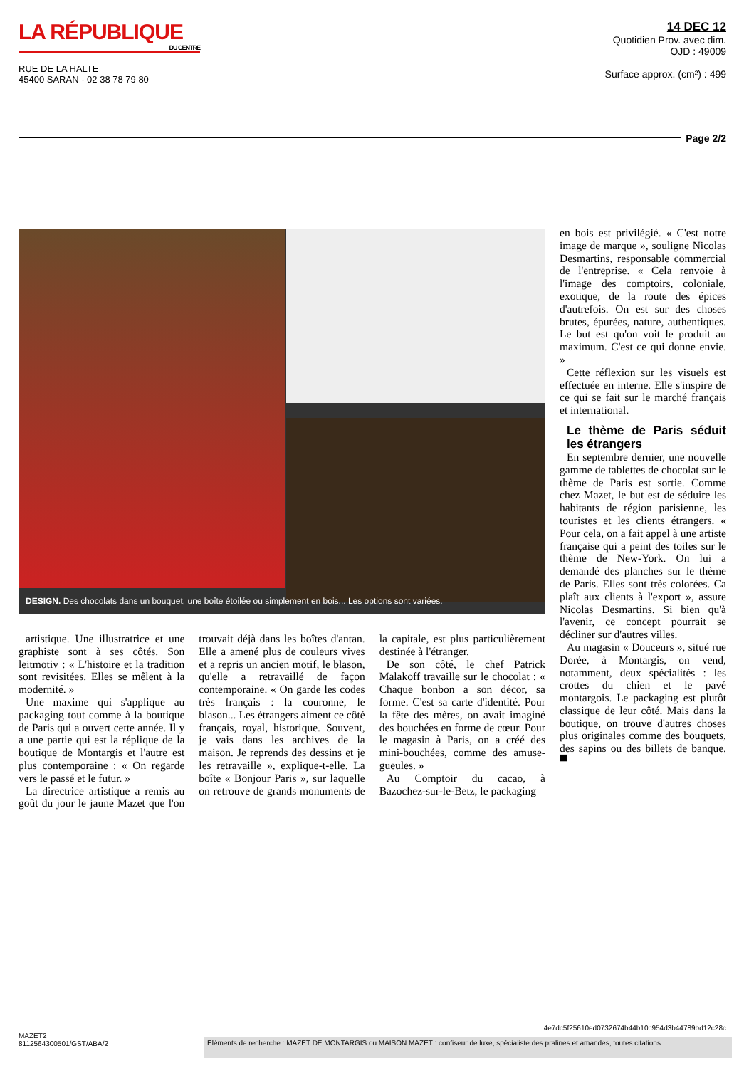LA RÉPUBLIQUE
DU CENTRE
RUE DE LA HALTE
45400 SARAN - 02 38 78 79 80
14 DEC 12
Quotidien Prov. avec dim.
OJD : 49009
Surface approx. (cm²) : 499
Page 2/2
DESIGN. Des chocolats dans un bouquet, une boîte étoilée ou simplement en bois... Les options sont variées.
artistique. Une illustratrice et une graphiste sont à ses côtés. Son leitmotiv : « L'histoire et la tradition sont revisitées. Elles se mêlent à la modernité. »
Une maxime qui s'applique au packaging tout comme à la boutique de Paris qui a ouvert cette année. Il y a une partie qui est la réplique de la boutique de Montargis et l'autre est plus contemporaine : « On regarde vers le passé et le futur. »
La directrice artistique a remis au goût du jour le jaune Mazet que l'on trouvait déjà dans les boîtes d'antan. Elle a amené plus de couleurs vives et a repris un ancien motif, le blason, qu'elle a retravaillé de façon contemporaine. « On garde les codes très français : la couronne, le blason... Les étrangers aiment ce côté français, royal, historique. Souvent, je vais dans les archives de la maison. Je reprends des dessins et je les retravaille », explique-t-elle. La boîte « Bonjour Paris », sur laquelle on retrouve de grands monuments de la capitale, est plus particulièrement destinée à l'étranger.
De son côté, le chef Patrick Malakoff travaille sur le chocolat : « Chaque bonbon a son décor, sa forme. C'est sa carte d'identité. Pour la fête des mères, on avait imaginé des bouchées en forme de cœur. Pour le magasin à Paris, on a créé des mini-bouchées, comme des amuse-gueules. »
Au Comptoir du cacao, à Bazochez-sur-le-Betz, le packaging
en bois est privilégié. « C'est notre image de marque », souligne Nicolas Desmartins, responsable commercial de l'entreprise. « Cela renvoie à l'image des comptoirs, coloniale, exotique, de la route des épices d'autrefois. On est sur des choses brutes, épurées, nature, authentiques. Le but est qu'on voit le produit au maximum. C'est ce qui donne envie. »
Cette réflexion sur les visuels est effectuée en interne. Elle s'inspire de ce qui se fait sur le marché français et international.
Le thème de Paris séduit les étrangers
En septembre dernier, une nouvelle gamme de tablettes de chocolat sur le thème de Paris est sortie. Comme chez Mazet, le but est de séduire les habitants de région parisienne, les touristes et les clients étrangers. « Pour cela, on a fait appel à une artiste française qui a peint des toiles sur le thème de New-York. On lui a demandé des planches sur le thème de Paris. Elles sont très colorées. Ca plaît aux clients à l'export », assure Nicolas Desmartins. Si bien qu'à l'avenir, ce concept pourrait se décliner sur d'autres villes.
Au magasin « Douceurs », situé rue Dorée, à Montargis, on vend, notamment, deux spécialités : les crottes du chien et le pavé montargois. Le packaging est plutôt classique de leur côté. Mais dans la boutique, on trouve d'autres choses plus originales comme des bouquets, des sapins ou des billets de banque. ▀
4e7dc5f25610ed0732674b44b10c954d3b44789bd12c28c
MAZET2
8112564300501/GST/ABA/2
Eléments de recherche : MAZET DE MONTARGIS ou MAISON MAZET : confiseur de luxe, spécialiste des pralines et amandes, toutes citations